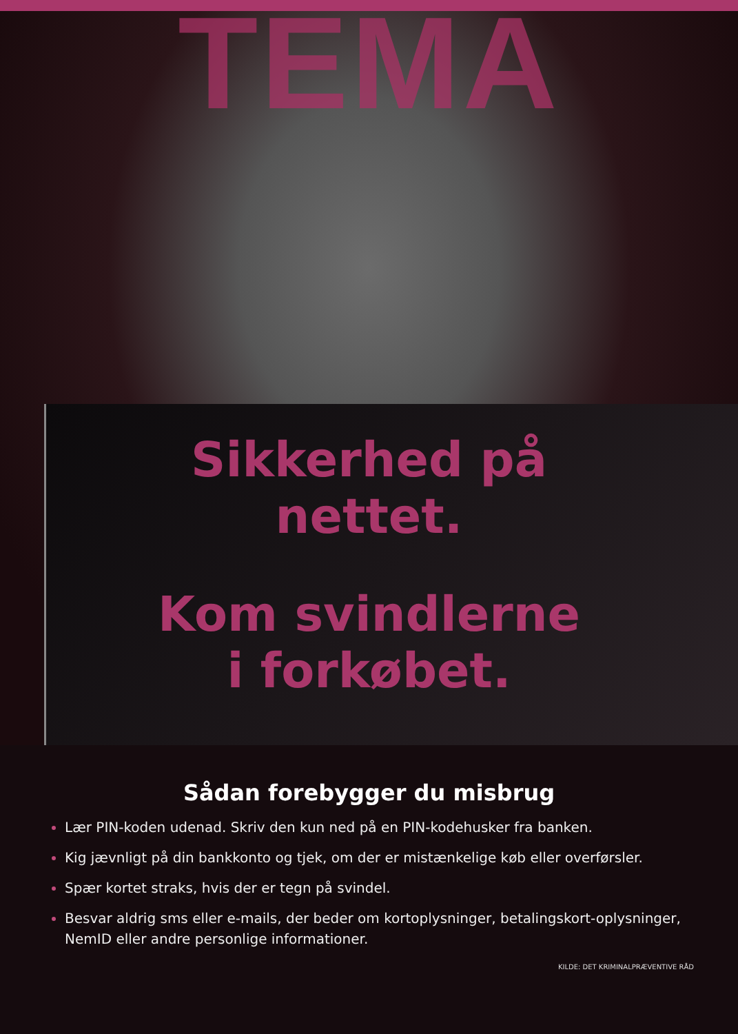TEMA
Sikkerhed på
nettet.
Kom svindlerne
i forkøbet.
Sådan forebygger du misbrug
Lær PIN-koden udenad. Skriv den kun ned på en PIN-kodehusker fra banken.
Kig jævnligt på din bankkonto og tjek, om der er mistænkelige køb eller overførsler.
Spær kortet straks, hvis der er tegn på svindel.
Besvar aldrig sms eller e-mails, der beder om kortoplysninger, betalingskort-oplysninger, NemID eller andre personlige informationer.
KILDE: DET KRIMINALPRÆVENTIVE RÅD